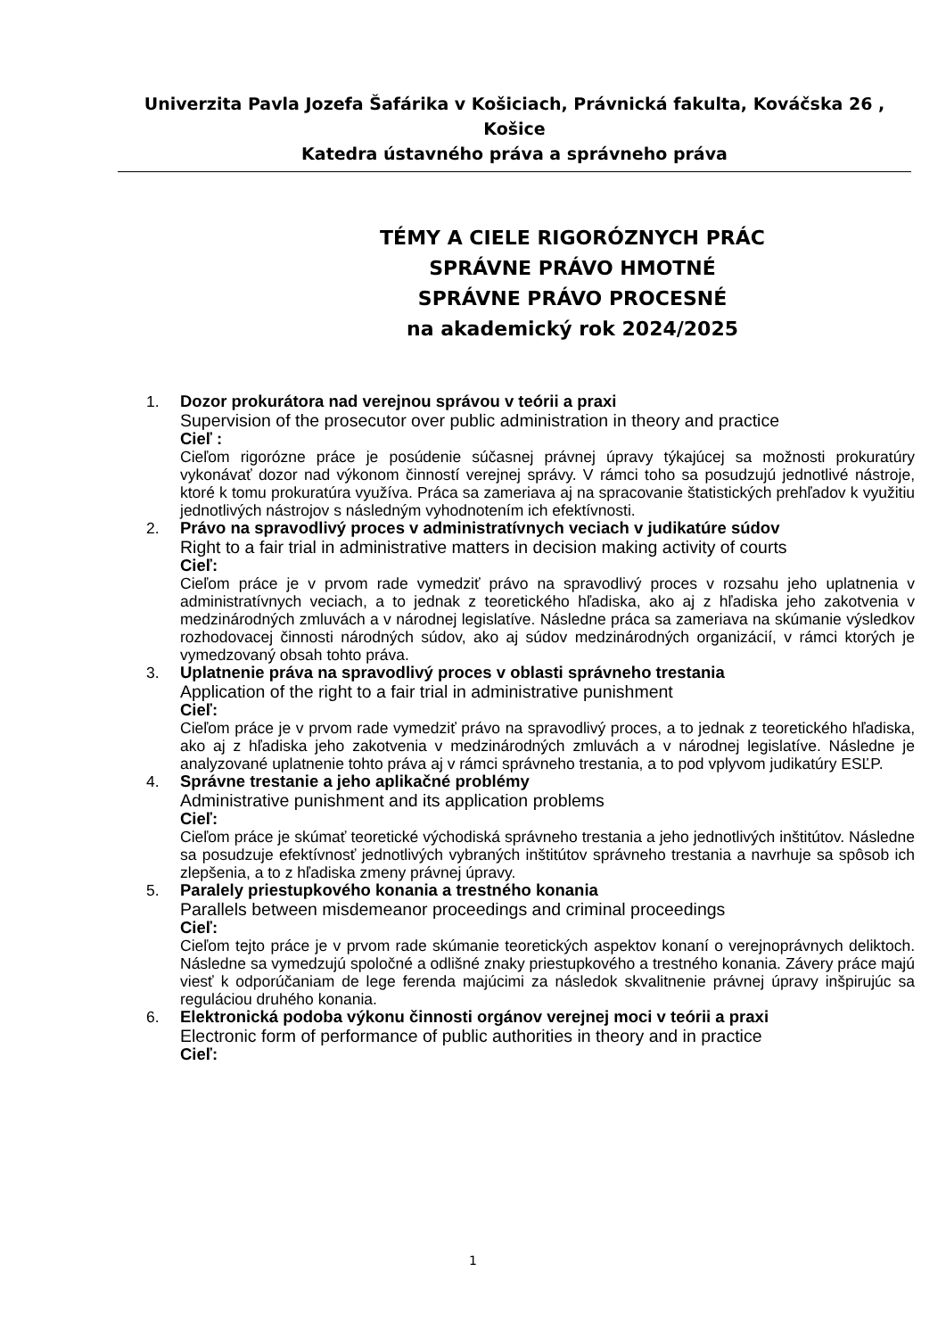Univerzita Pavla Jozefa Šafárika v Košiciach, Právnická fakulta, Kováčska 26 , Košice
Katedra ústavného práva a správneho práva
TÉMY A CIELE RIGORÓZNYCH PRÁC
SPRÁVNE PRÁVO HMOTNÉ
SPRÁVNE PRÁVO PROCESNÉ
na akademický rok 2024/2025
1. Dozor prokurátora nad verejnou správou v teórii a praxi
Supervision of the prosecutor over public administration in theory and practice
Cieľ :
Cieľom rigorózne práce je posúdenie súčasnej právnej úpravy týkajúcej sa možnosti prokuratúry vykonávať dozor nad výkonom činností verejnej správy. V rámci toho sa posudzujú jednotlivé nástroje, ktoré k tomu prokuratúra využíva. Práca sa zameriava aj na spracovanie štatistických prehľadov k využitiu jednotlivých nástrojov s následným vyhodnotením ich efektívnosti.
2. Právo na spravodlivý proces v administratívnych veciach v judikatúre súdov
Right to a fair trial in administrative matters in decision making activity of courts
Cieľ:
Cieľom práce je v prvom rade vymedziť právo na spravodlivý proces v rozsahu jeho uplatnenia v administratívnych veciach, a to jednak z teoretického hľadiska, ako aj z hľadiska jeho zakotvenia v medzinárodných zmluvách a v národnej legislatíve. Následne práca sa zameriava na skúmanie výsledkov rozhodovacej činnosti národných súdov, ako aj súdov medzinárodných organizácií, v rámci ktorých je vymedzovaný obsah tohto práva.
3. Uplatnenie práva na spravodlivý proces v oblasti správneho trestania
Application of the right to a fair trial in administrative punishment
Cieľ:
Cieľom práce je v prvom rade vymedziť právo na spravodlivý proces, a to jednak z teoretického hľadiska, ako aj z hľadiska jeho zakotvenia v medzinárodných zmluvách a v národnej legislatíve. Následne je analyzované uplatnenie tohto práva aj v rámci správneho trestania, a to pod vplyvom judikatúry ESĽP.
4. Správne trestanie a jeho aplikačné problémy
Administrative punishment and its application problems
Cieľ:
Cieľom práce je skúmať teoretické východiská správneho trestania a jeho jednotlivých inštitútov. Následne sa posudzuje efektívnosť jednotlivých vybraných inštitútov správneho trestania a navrhuje sa spôsob ich zlepšenia, a to z hľadiska zmeny právnej úpravy.
5. Paralely priestupkového konania a trestného konania
Parallels between misdemeanor proceedings and criminal proceedings
Cieľ:
Cieľom tejto práce je v prvom rade skúmanie teoretických aspektov konaní o verejnoprávnych deliktoch. Následne sa vymedzujú spoločné a odlišné znaky priestupkového a trestného konania. Závery práce majú viesť k odporúčaniam de lege ferenda majúcimi za následok skvalitnenie právnej úpravy inšpirujúc sa reguláciou druhého konania.
6. Elektronická podoba výkonu činnosti orgánov verejnej moci v teórii a praxi
Electronic form of performance of public authorities in theory and in practice
Cieľ:
1